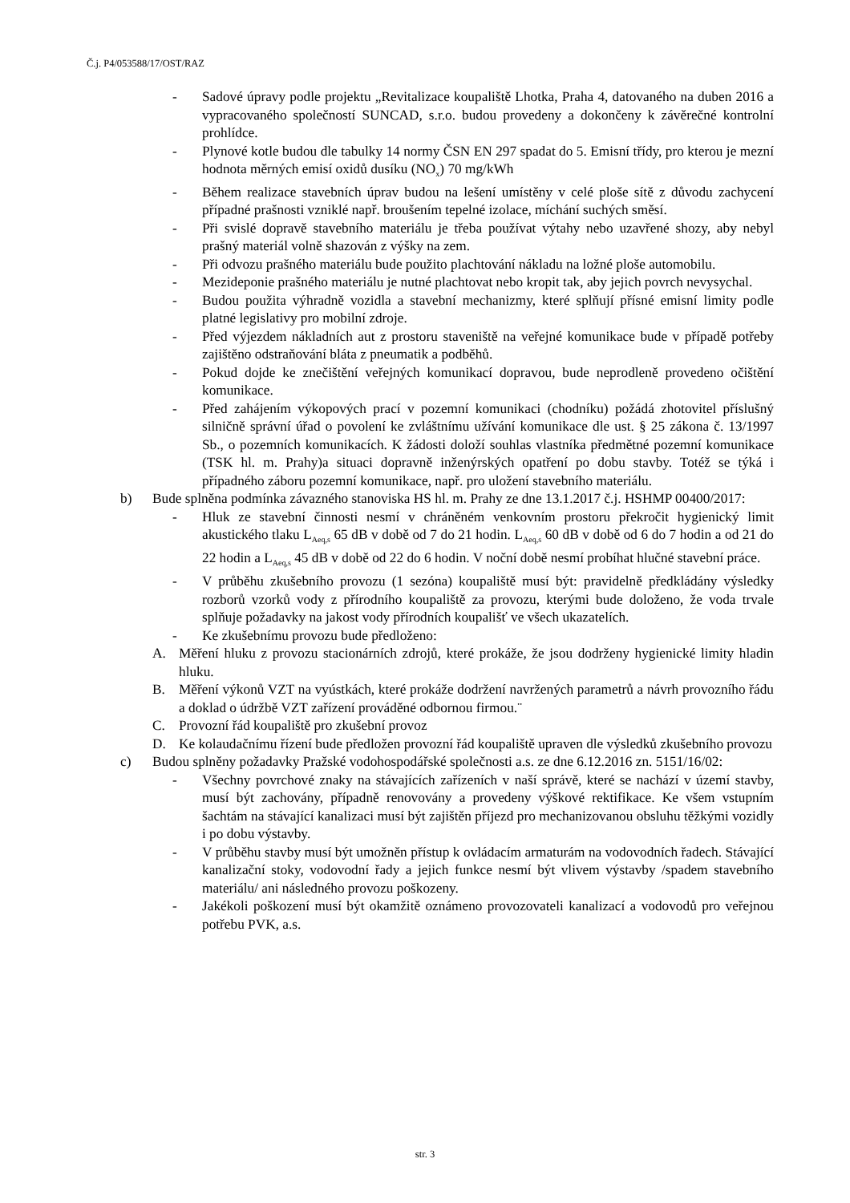Č.j. P4/053588/17/OST/RAZ
- Sadové úpravy podle projektu „Revitalizace koupaliště Lhotka, Praha 4, datovaného na duben 2016 a vypracovaného společností SUNCAD, s.r.o. budou provedeny a dokončeny k závěrečné kontrolní prohlídce.
- Plynové kotle budou dle tabulky 14 normy ČSN EN 297 spadat do 5. Emisní třídy, pro kterou je mezní hodnota měrných emisí oxidů dusíku (NO<sub>x</sub>) 70 mg/kWh
- Během realizace stavebních úprav budou na lešení umístěny v celé ploše sítě z důvodu zachycení případné prašnosti vzniklé např. broušením tepelné izolace, míchání suchých směsí.
- Při svislé dopravě stavebního materiálu je třeba používat výtahy nebo uzavřené shozy, aby nebyl prašný materiál volně shazován z výšky na zem.
- Při odvozu prašného materiálu bude použito plachtování nákladu na ložné ploše automobilu.
- Mezideponie prašného materiálu je nutné plachtovat nebo kropit tak, aby jejich povrch nevysychal.
- Budou použita výhradně vozidla a stavební mechanizmy, které splňují přísné emisní limity podle platné legislativy pro mobilní zdroje.
- Před výjezdem nákladních aut z prostoru staveniště na veřejné komunikace bude v případě potřeby zajištěno odstraňování bláta z pneumatik a podběhů.
- Pokud dojde ke znečištění veřejných komunikací dopravou, bude neprodleně provedeno očištění komunikace.
- Před zahájením výkopových prací v pozemní komunikaci (chodníku) požádá zhotovitel příslušný silničně správní úřad o povolení ke zvláštnímu užívání komunikace dle ust. § 25 zákona č. 13/1997 Sb., o pozemních komunikacích. K žádosti doloží souhlas vlastníka předmětné pozemní komunikace (TSK hl. m. Prahy)a situaci dopravně inženýrských opatření po dobu stavby. Totéž se týká i případného záboru pozemní komunikace, např. pro uložení stavebního materiálu.
b) Bude splněna podmínka závazného stanoviska HS hl. m. Prahy ze dne 13.1.2017 č.j. HSHMP 00400/2017:
- Hluk ze stavební činnosti nesmí v chráněném venkovním prostoru překročit hygienický limit akustického tlaku L<sub>Aeq,s</sub> 65 dB v době od 7 do 21 hodin. L<sub>Aeq,s</sub> 60 dB v době od 6 do 7 hodin a od 21 do 22 hodin a L<sub>Aeq,s</sub> 45 dB v době od 22 do 6 hodin. V noční době nesmí probíhat hlučné stavební práce.
- V průběhu zkušebního provozu (1 sezóna) koupaliště musí být: pravidelně předkládány výsledky rozborů vzorků vody z přírodního koupaliště za provozu, kterými bude doloženo, že voda trvale splňuje požadavky na jakost vody přírodních koupališť ve všech ukazatelích.
- Ke zkušebnímu provozu bude předloženo:
A. Měření hluku z provozu stacionárních zdrojů, které prokáže, že jsou dodrženy hygienické limity hladin hluku.
B. Měření výkonů VZT na vyústkách, které prokáže dodržení navržených parametrů a návrh provozního řádu a doklad o údržbě VZT zařízení prováděné odbornou firmou.¨
C. Provozní řád koupaliště pro zkušební provoz
D. Ke kolaudačnímu řízení bude předložen provozní řád koupaliště upraven dle výsledků zkušebního provozu
c) Budou splněny požadavky Pražské vodohospodářské společnosti a.s. ze dne 6.12.2016 zn. 5151/16/02:
- Všechny povrchové znaky na stávajících zařízeních v naší správě, které se nachází v území stavby, musí být zachovány, případně renovovány a provedeny výškové rektifikace. Ke všem vstupním šachtám na stávající kanalizaci musí být zajištěn příjezd pro mechanizovanou obsluhu těžkými vozidly i po dobu výstavby.
- V průběhu stavby musí být umožněn přístup k ovládacím armaturám na vodovodních řadech. Stávající kanalizační stoky, vodovodní řady a jejich funkce nesmí být vlivem výstavby /spadem stavebního materiálu/ ani následného provozu poškozeny.
- Jakékoli poškození musí být okamžitě oznámeno provozovateli kanalizací a vodovodů pro veřejnou potřebu PVK, a.s.
str. 3